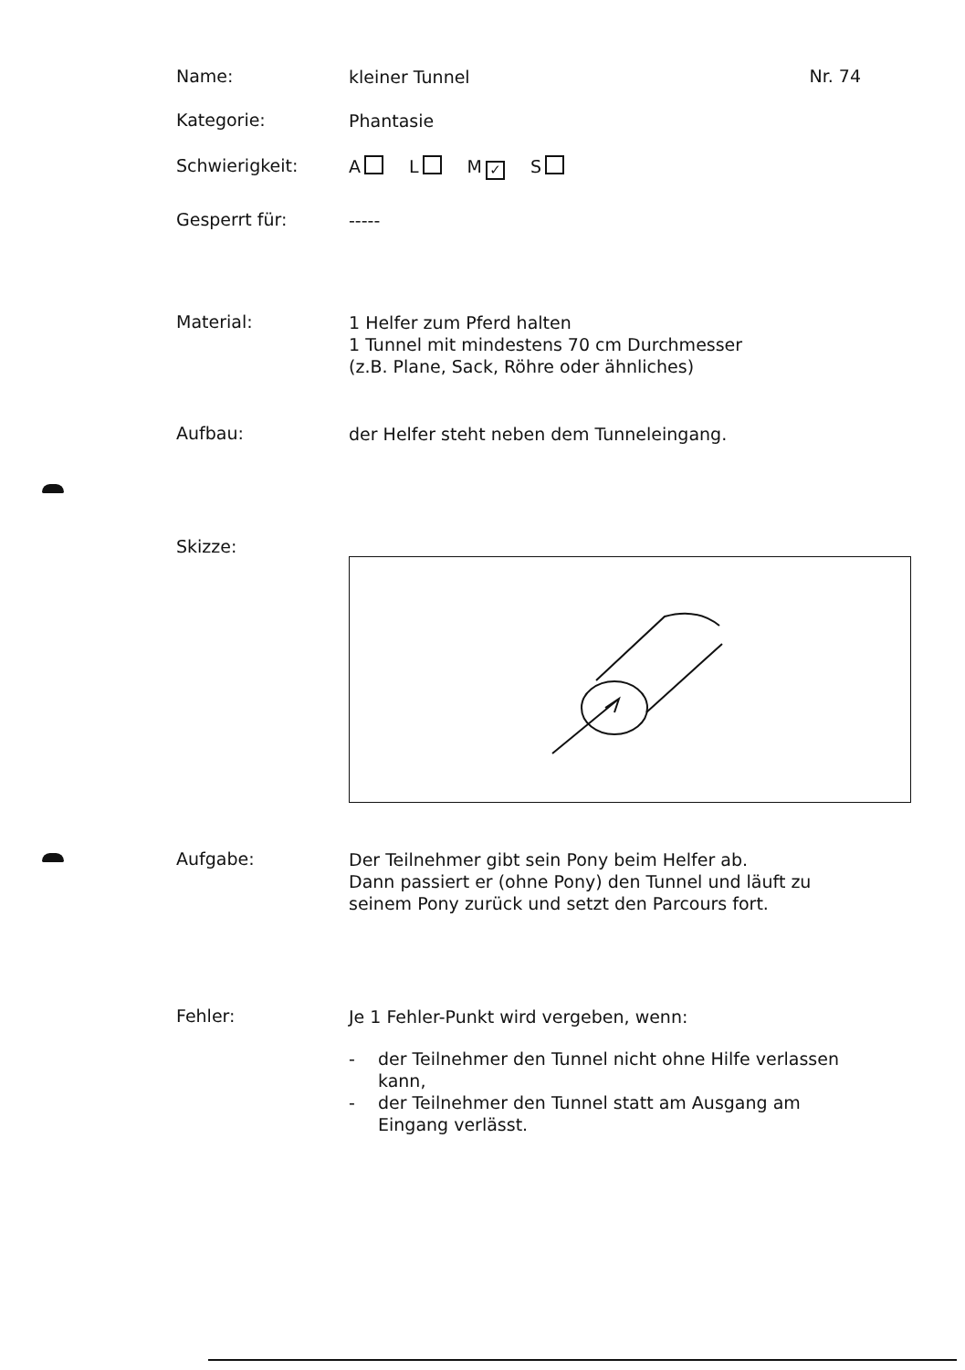Name:
kleiner Tunnel
Nr. 74
Kategorie:
Phantasie
Schwierigkeit:
A L M ✓ S
Gesperrt für:
-----
Material:
1 Helfer zum Pferd halten
1 Tunnel mit mindestens 70 cm Durchmesser
(z.B. Plane, Sack, Röhre oder ähnliches)
Aufbau:
der Helfer steht neben dem Tunneleingang.
Skizze:
Aufgabe:
Der Teilnehmer gibt sein Pony beim Helfer ab.
Dann passiert er (ohne Pony) den Tunnel und läuft zu seinem Pony zurück und setzt den Parcours fort.
Fehler:
Je 1 Fehler-Punkt wird vergeben, wenn:
- der Teilnehmer den Tunnel nicht ohne Hilfe verlassen kann,
- der Teilnehmer den Tunnel statt am Ausgang am Eingang verlässt.